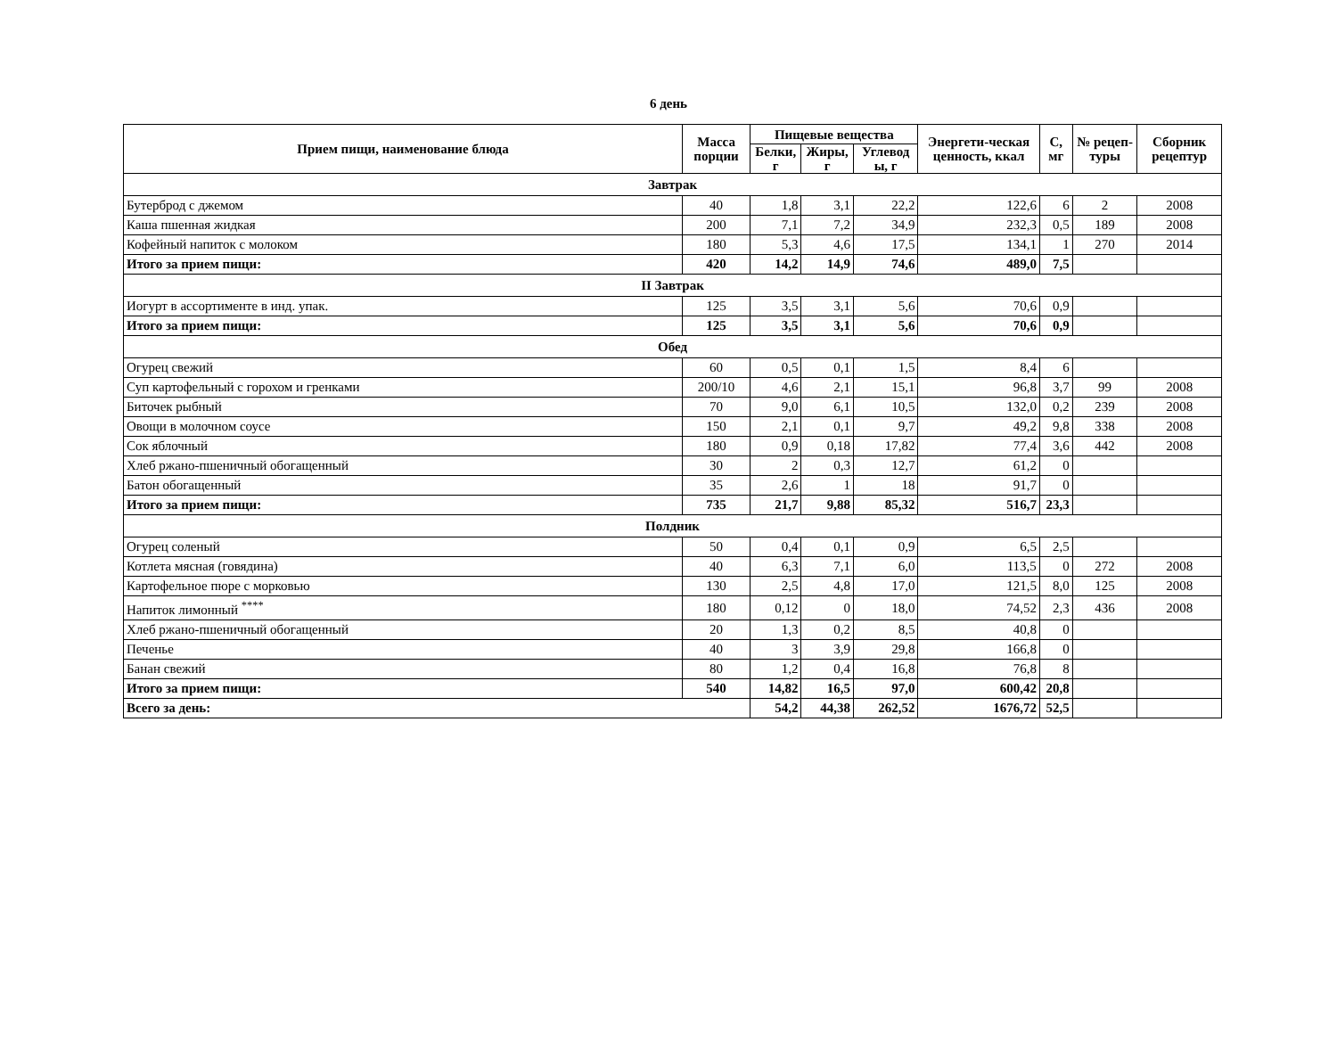6 день
| Прием пищи, наименование блюда | Масса порции | Пищевые вещества | | | Энергети-ческая ценность, ккал | С, мг | № рецеп-туры | Сборник рецептур |
| --- | --- | --- | --- | --- | --- | --- | --- | --- |
| | | Белки, г | Жиры, г | Углевод ы, г | | | | |
| Завтрак | | | | | | | | |
| Бутерброд с джемом | 40 | 1,8 | 3,1 | 22,2 | 122,6 | 6 | 2 | 2008 |
| Каша пшенная жидкая | 200 | 7,1 | 7,2 | 34,9 | 232,3 | 0,5 | 189 | 2008 |
| Кофейный напиток с молоком | 180 | 5,3 | 4,6 | 17,5 | 134,1 | 1 | 270 | 2014 |
| Итого за прием пищи: | 420 | 14,2 | 14,9 | 74,6 | 489,0 | 7,5 | | |
| II Завтрак | | | | | | | | |
| Иогурт в ассортименте в инд. упак. | 125 | 3,5 | 3,1 | 5,6 | 70,6 | 0,9 | | |
| Итого за прием пищи: | 125 | 3,5 | 3,1 | 5,6 | 70,6 | 0,9 | | |
| Обед | | | | | | | | |
| Огурец свежий | 60 | 0,5 | 0,1 | 1,5 | 8,4 | 6 | | |
| Суп картофельный с горохом и гренками | 200/10 | 4,6 | 2,1 | 15,1 | 96,8 | 3,7 | 99 | 2008 |
| Биточек рыбный | 70 | 9,0 | 6,1 | 10,5 | 132,0 | 0,2 | 239 | 2008 |
| Овощи в молочном соусе | 150 | 2,1 | 0,1 | 9,7 | 49,2 | 9,8 | 338 | 2008 |
| Сок яблочный | 180 | 0,9 | 0,18 | 17,82 | 77,4 | 3,6 | 442 | 2008 |
| Хлеб ржано-пшеничный обогащенный | 30 | 2 | 0,3 | 12,7 | 61,2 | 0 | | |
| Батон обогащенный | 35 | 2,6 | 1 | 18 | 91,7 | 0 | | |
| Итого за прием пищи: | 735 | 21,7 | 9,88 | 85,32 | 516,7 | 23,3 | | |
| Полдник | | | | | | | | |
| Огурец соленый | 50 | 0,4 | 0,1 | 0,9 | 6,5 | 2,5 | | |
| Котлета мясная (говядина) | 40 | 6,3 | 7,1 | 6,0 | 113,5 | 0 | 272 | 2008 |
| Картофельное пюре с морковью | 130 | 2,5 | 4,8 | 17,0 | 121,5 | 8,0 | 125 | 2008 |
| Напиток лимонный <sup>****</sup> | 180 | 0,12 | 0 | 18,0 | 74,52 | 2,3 | 436 | 2008 |
| Хлеб ржано-пшеничный обогащенный | 20 | 1,3 | 0,2 | 8,5 | 40,8 | 0 | | |
| Печенье | 40 | 3 | 3,9 | 29,8 | 166,8 | 0 | | |
| Банан свежий | 80 | 1,2 | 0,4 | 16,8 | 76,8 | 8 | | |
| Итого за прием пищи: | 540 | 14,82 | 16,5 | 97,0 | 600,42 | 20,8 | | |
| Всего за день: | | 54,2 | 44,38 | 262,52 | 1676,72 | 52,5 | | |